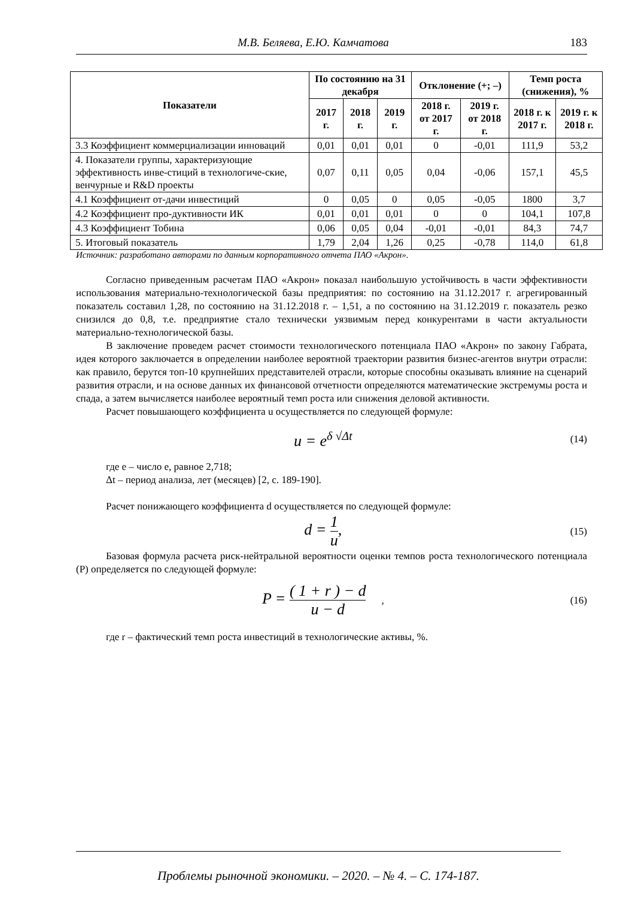М.В. Беляева, Е.Ю. Камчатова 183
| Показатели | По состоянию на 31 декабря | | | Отклонение (+; –) | | Темп роста (снижения), % | |
| --- | --- | --- | --- | --- | --- | --- | --- |
| | 2017 г. | 2018 г. | 2019 г. | 2018 г. от 2017 г. | 2019 г. от 2018 г. | 2018 г. к 2017 г. | 2019 г. к 2018 г. |
| 3.3 Коэффициент коммерциализации инноваций | 0,01 | 0,01 | 0,01 | 0 | -0,01 | 111,9 | 53,2 |
| 4. Показатели группы, характеризующие эффективность инве-стиций в технологиче-ские, венчурные и R&D проекты | 0,07 | 0,11 | 0,05 | 0,04 | -0,06 | 157,1 | 45,5 |
| 4.1 Коэффициент от-дачи инвестиций | 0 | 0,05 | 0 | 0,05 | -0,05 | 1800 | 3,7 |
| 4.2 Коэффициент про-дуктивности ИК | 0,01 | 0,01 | 0,01 | 0 | 0 | 104,1 | 107,8 |
| 4.3 Коэффициент Тобина | 0,06 | 0,05 | 0,04 | -0,01 | -0,01 | 84,3 | 74,7 |
| 5. Итоговый показатель | 1,79 | 2,04 | 1,26 | 0,25 | -0,78 | 114,0 | 61,8 |
Источник: разработано авторами по данным корпоративного отчета ПАО «Акрон».
Согласно приведенным расчетам ПАО «Акрон» показал наибольшую устойчивость в части эффективности использования материально-технологической базы предприятия: по состоянию на 31.12.2017 г. агрегированный показатель составил 1,28, по состоянию на 31.12.2018 г. – 1,51, а по состоянию на 31.12.2019 г. показатель резко снизился до 0,8, т.е. предприятие стало технически уязвимым перед конкурентами в части актуальности материально-технологической базы.
В заключение проведем расчет стоимости технологического потенциала ПАО «Акрон» по закону Габрата, идея которого заключается в определении наиболее вероятной траектории развития бизнес-агентов внутри отрасли: как правило, берутся топ-10 крупнейших представителей отрасли, которые способны оказывать влияние на сценарий развития отрасли, и на основе данных их финансовой отчетности определяются математические экстремумы роста и спада, а затем вычисляется наиболее вероятный темп роста или снижения деловой активности.
Расчет повышающего коэффициента u осуществляется по следующей формуле:
u = e<sup>δ √Δt</sup> (14)
где e – число e, равное 2,718;
Δt – период анализа, лет (месяцев) [2, с. 189-190].
Расчет понижающего коэффициента d осуществляется по следующей формуле:
d = 1 u, (15)
Базовая формула расчета риск-нейтральной вероятности оценки темпов роста технологического потенциала (P) определяется по следующей формуле:
P = ( 1 + r ) − d u − d , (16)
где r – фактический темп роста инвестиций в технологические активы, %.
Проблемы рыночной экономики. – 2020. – № 4. – С. 174-187.